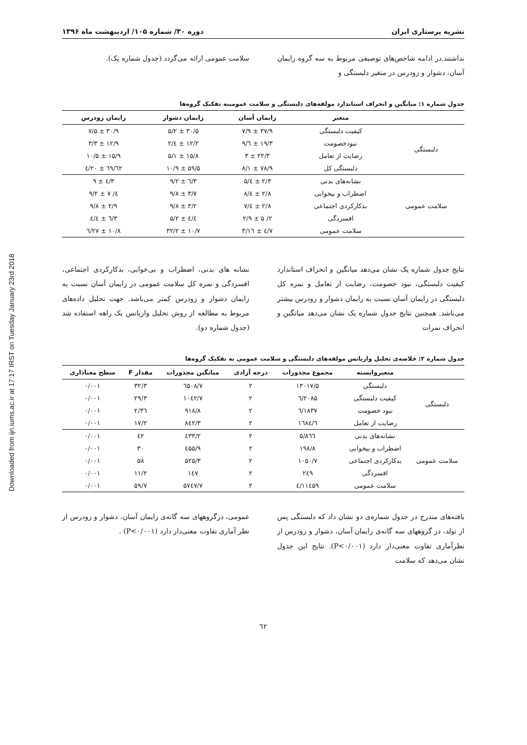Downloaded from ijn.iums.ac.ir at 17:17 IRST on Tuesday January 23rd 2018
نشریه پرستاری ایران دوره ۳۰/ شماره ۱۰۵/ اردیبهشت ماه ۱۳۹۶
نداشتند.در ادامه شاخص‌های توصیفی مربوط به سه گروه زایمان آسان، دشوار و زودرس در متغیر دلبستگی و
سلامت عمومی ارائه می‌گردد (جدول شماره یک).
جدول شماره ۱: میانگین و انحراف استاندارد مولفه‌های دلبستگی و سلامت عمومیبه تفکیک گروه‌ها
| | متغیر | زایمان آسان | زایمان دشوار | زایمان زودرس |
| --- | --- | --- | --- | --- |
| دلبستگی | کیفیت دلبستگی | ۳۷/۹ ± ۷/۹ | ۳۰/۵ ± ۵/۲ | ۳۰/۹ ± ۷/۵ |
| | نبودخصومت | ۱۹/۳ ± ٦/۹ | ۱۲/۲ ± ٤/۲ | ۱۲/۹ ± ۳/۳ |
| | رضایت از تعامل | ۲۲/۳ ± ۳ | ۱۵/۸ ± ۵/۱ | ۱۵/۹ ± ۱۰/۵ |
| | دلبستگی کل | ۷۸/۹ ± ۸/۱ | ۵۹/۵ ± ۱۰/۹ | ٦۲/٦۹ ± ۲۰/٤ |
| سلامت عمومی | نشانه‌های بدنی | ۲/۳ ± ٤/۵ | ۳/٦ ± ۹/۲ | ۳/٤ ± ۹ |
| | اضطراب و بیخوابی | ۲/۸ ± ٤/۸ | ۳/۷ ± ۹/۸ | ٤/ ۷ ± ۹/۲ |
| | بدکارکردی اجتماعی | ۲/۸ ± ٤/۷ | ۳/۲ ± ۹/۸ | ۲/۹ ± ۹/۸ |
| | افسردگی | ۲/ ۵ ± ۲/۹ | ٤/٤ ± ۵/۲ | ۳/٦ ± ٤/٤ |
| | سلامت عمومی | ۷/٤ ± ۱٦/۳ | ۱۰/۷ ± ۳۲/۲ | ۱۰/۸ ± ۲۷/٦ |
نتایج جدول شماره یک نشان می‌دهد میانگین و انحراف استاندارد کیفیت دلبستگی، نبود خصومت، رضایت از تعامل و نمره کل دلبستگی در زایمان آسان نسبت به زایمان دشوار و زودرس بیشتر می‌باشد. همچنین نتایج جدول شماره یک نشان می‌دهد میانگین و انحراف نمرات
نشانه های بدنی، اضطراب و بی‌خوابی، بدکارکردی اجتماعی، افسردگی و نمره کل سلامت عمومی در زایمان آسان نسبت به زایمان دشوار و زودرس کمتر می‌باشد. جهت تحلیل داده‌های مربوط به مطالعه از روش تحلیل واریانس یک راهه استفاده شد (جدول شماره دو).
جدول شماره ۲: خلاصه‌ی تحلیل واریانس مولفه‌های دلبستگی و سلامت عمومی به تفکیک گروه‌ها
| | متغیروابسته | مجموع مجذورات | درجه آزادی | میانگین مجذورات | مقدار F | سطح معناداری |
| --- | --- | --- | --- | --- | --- | --- |
| دلبستگی | دلبستگی | ۱۳۰۱۷/۵ | ۲ | ٦۵۰۸/۷ | ۳۲/۳ | ۰/۰۰۱ |
| | کیفیت دلبستگی | ۲۰۸۵/٦ | ۲ | ۱۰٤۲/۷ | ۲۹/۳ | ۰/۰۰۱ |
| | نبود خصومت | ۱۸۳۷/٦ | ۲ | ۹۱۸/۸ | ۳٦/۲ | ۰/۰۰۱ |
| | رضایت از تعامل | ۱٦۸٤/٦ | ۲ | ۸٤۲/۳ | ۱۷/۲ | ۰/۰۰۱ |
| سلامت عمومی | نشانه‌های بدنی | ۸٦٦/۵ | ۲ | ٤۳۳/۲ | ٤۲ | ۰/۰۰۱ |
| | اضطراب و بیخوابی | ۱۹۸/۸ | ۲ | ٤۵۵/۹ | ۳۰ | ۰/۰۰۱ |
| | بدکارکردی اجتماعی | ۱۰۵۰/۷ | ۲ | ۵۲۵/۳ | ۵۸ | ۰/۰۰۱ |
| | افسردگی | ۲٤۹ | ۲ | ۱٤۷ | ۱۱/۲ | ۰/۰۰۱ |
| | سلامت عمومی | ۱۱٤۵۹/٤ | ۲ | ۵۷٤۷/۷ | ۵۹/۷ | ۰/۰۰۱ |
یافته‌های مندرج در جدول شماره‌ی دو نشان داد که دلبستگی پس از تولد، در گروههای سه گانه‌ی زایمان آسان، دشوار و زودرس از نظرآماری تفاوت معنی‌دار دارد (P<۰/۰۰۱). نتایج این جدول نشان می‌دهد که سلامت
عمومی، درگروههای سه گانه‌ی زایمان آسان، دشوار و زودرس از نظر آماری تفاوت معنی‌دار دارد (P<۰/۰۰۱) .
٦۲